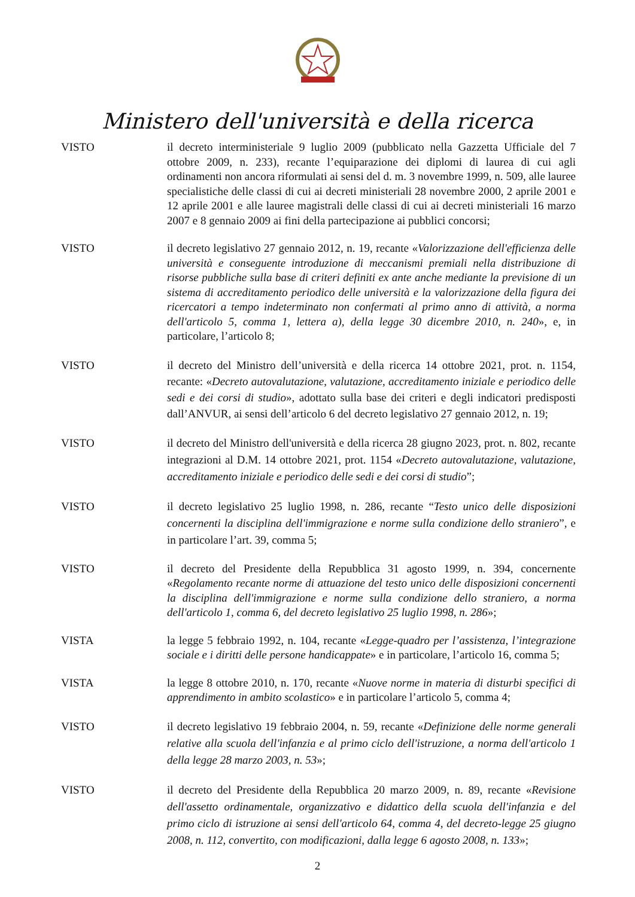Ministero dell'università e della ricerca
VISTO il decreto interministeriale 9 luglio 2009 (pubblicato nella Gazzetta Ufficiale del 7 ottobre 2009, n. 233), recante l’equiparazione dei diplomi di laurea di cui agli ordinamenti non ancora riformulati ai sensi del d. m. 3 novembre 1999, n. 509, alle lauree specialistiche delle classi di cui ai decreti ministeriali 28 novembre 2000, 2 aprile 2001 e 12 aprile 2001 e alle lauree magistrali delle classi di cui ai decreti ministeriali 16 marzo 2007 e 8 gennaio 2009 ai fini della partecipazione ai pubblici concorsi;
VISTO il decreto legislativo 27 gennaio 2012, n. 19, recante «Valorizzazione dell'efficienza delle università e conseguente introduzione di meccanismi premiali nella distribuzione di risorse pubbliche sulla base di criteri definiti ex ante anche mediante la previsione di un sistema di accreditamento periodico delle università e la valorizzazione della figura dei ricercatori a tempo indeterminato non confermati al primo anno di attività, a norma dell'articolo 5, comma 1, lettera a), della legge 30 dicembre 2010, n. 240», e, in particolare, l’articolo 8;
VISTO il decreto del Ministro dell’università e della ricerca 14 ottobre 2021, prot. n. 1154, recante: «Decreto autovalutazione, valutazione, accreditamento iniziale e periodico delle sedi e dei corsi di studio», adottato sulla base dei criteri e degli indicatori predisposti dall’ANVUR, ai sensi dell’articolo 6 del decreto legislativo 27 gennaio 2012, n. 19;
VISTO il decreto del Ministro dell'università e della ricerca 28 giugno 2023, prot. n. 802, recante integrazioni al D.M. 14 ottobre 2021, prot. 1154 «Decreto autovalutazione, valutazione, accreditamento iniziale e periodico delle sedi e dei corsi di studio”;
VISTO il decreto legislativo 25 luglio 1998, n. 286, recante “Testo unico delle disposizioni concernenti la disciplina dell'immigrazione e norme sulla condizione dello straniero”, e in particolare l’art. 39, comma 5;
VISTO il decreto del Presidente della Repubblica 31 agosto 1999, n. 394, concernente «Regolamento recante norme di attuazione del testo unico delle disposizioni concernenti la disciplina dell'immigrazione e norme sulla condizione dello straniero, a norma dell'articolo 1, comma 6, del decreto legislativo 25 luglio 1998, n. 286»;
VISTA la legge 5 febbraio 1992, n. 104, recante «Legge-quadro per l’assistenza, l’integrazione sociale e i diritti delle persone handicappate» e in particolare, l’articolo 16, comma 5;
VISTA la legge 8 ottobre 2010, n. 170, recante «Nuove norme in materia di disturbi specifici di apprendimento in ambito scolastico» e in particolare l’articolo 5, comma 4;
VISTO il decreto legislativo 19 febbraio 2004, n. 59, recante «Definizione delle norme generali relative alla scuola dell'infanzia e al primo ciclo dell'istruzione, a norma dell'articolo 1 della legge 28 marzo 2003, n. 53»;
VISTO il decreto del Presidente della Repubblica 20 marzo 2009, n. 89, recante «Revisione dell'assetto ordinamentale, organizzativo e didattico della scuola dell'infanzia e del primo ciclo di istruzione ai sensi dell'articolo 64, comma 4, del decreto-legge 25 giugno 2008, n. 112, convertito, con modificazioni, dalla legge 6 agosto 2008, n. 133»;
2